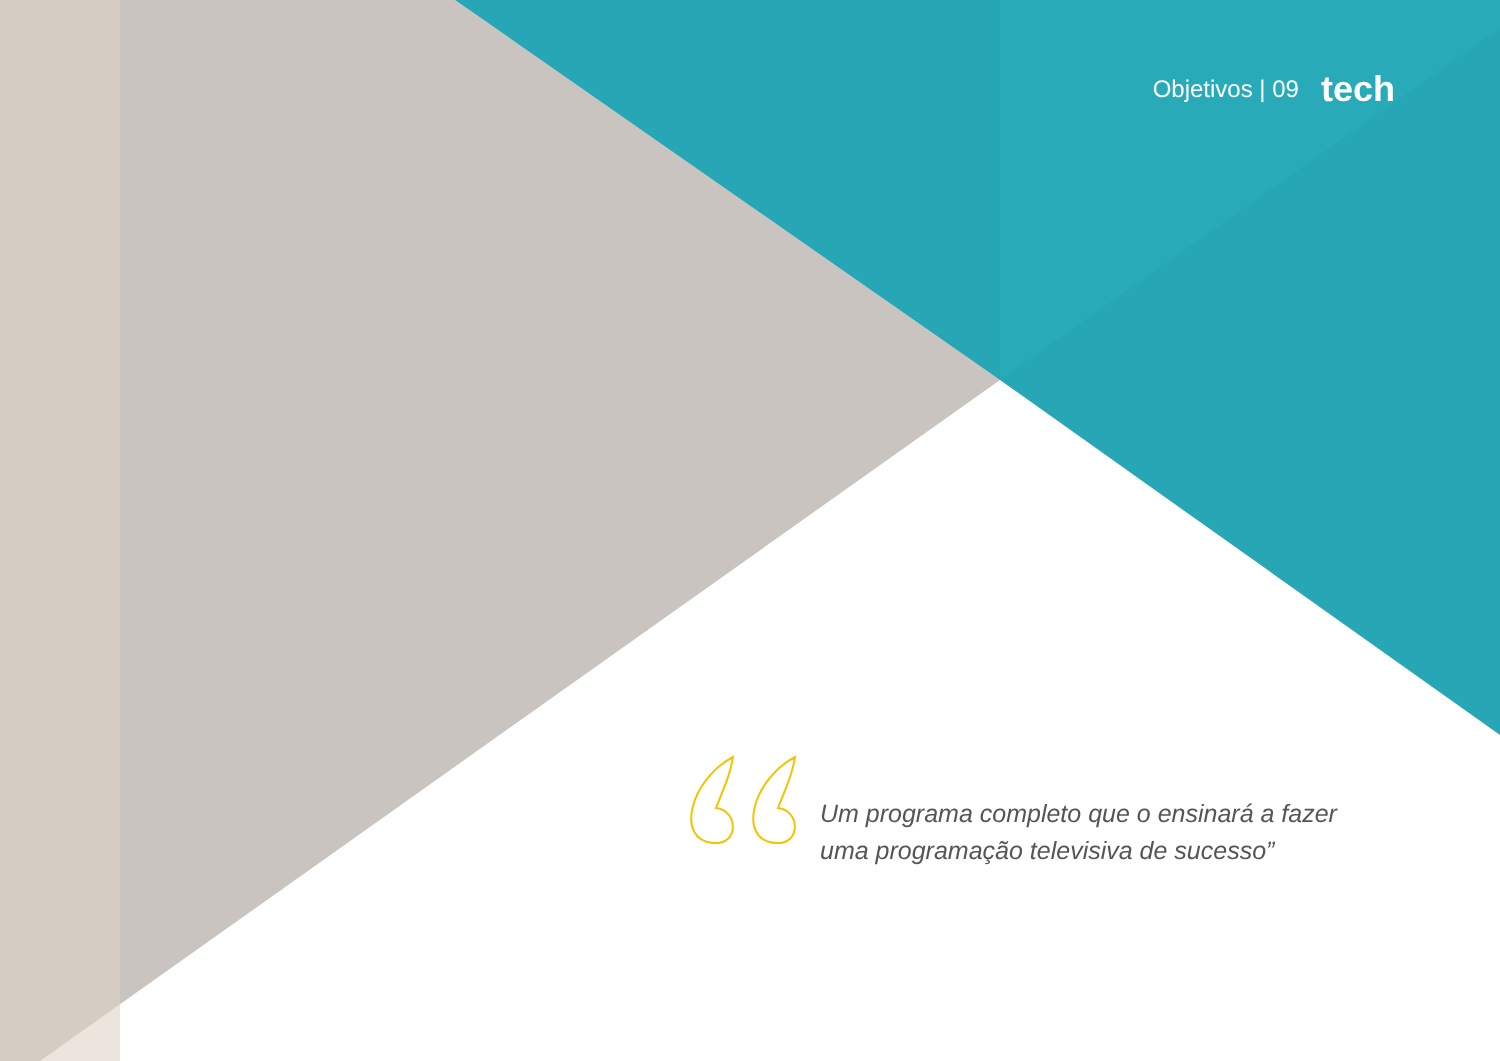Objetivos | 09 tech
Um programa completo que o ensinará a fazer uma programação televisiva de sucesso”